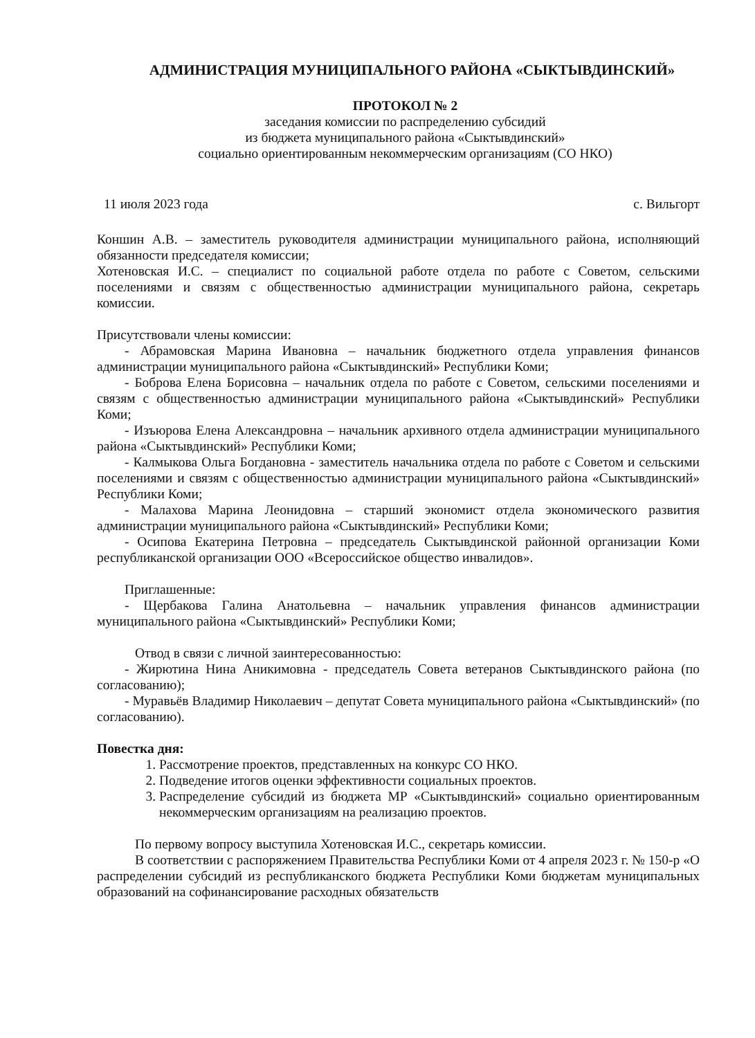АДМИНИСТРАЦИЯ МУНИЦИПАЛЬНОГО РАЙОНА «СЫКТЫВДИНСКИЙ»
ПРОТОКОЛ № 2
заседания комиссии по распределению субсидий
из бюджета муниципального района «Сыктывдинский»
социально ориентированным некоммерческим организациям (СО НКО)
11 июля 2023 года с. Вильгорт
Коншин А.В. – заместитель руководителя администрации муниципального района, исполняющий обязанности председателя комиссии;
Хотеновская И.С. – специалист по социальной работе отдела по работе с Советом, сельскими поселениями и связям с общественностью администрации муниципального района, секретарь комиссии.
Присутствовали члены комиссии:
- Абрамовская Марина Ивановна – начальник бюджетного отдела управления финансов администрации муниципального района «Сыктывдинский» Республики Коми;
- Боброва Елена Борисовна – начальник отдела по работе с Советом, сельскими поселениями и связям с общественностью администрации муниципального района «Сыктывдинский» Республики Коми;
- Изъюрова Елена Александровна – начальник архивного отдела администрации муниципального района «Сыктывдинский» Республики Коми;
- Калмыкова Ольга Богдановна - заместитель начальника отдела по работе с Советом и сельскими поселениями и связям с общественностью администрации муниципального района «Сыктывдинский» Республики Коми;
- Малахова Марина Леонидовна – старший экономист отдела экономического развития администрации муниципального района «Сыктывдинский» Республики Коми;
- Осипова Екатерина Петровна – председатель Сыктывдинской районной организации Коми республиканской организации ООО «Всероссийское общество инвалидов».
Приглашенные:
- Щербакова Галина Анатольевна – начальник управления финансов администрации муниципального района «Сыктывдинский» Республики Коми;
Отвод в связи с личной заинтересованностью:
- Жирютина Нина Аникимовна - председатель Совета ветеранов Сыктывдинского района (по согласованию);
- Муравьёв Владимир Николаевич – депутат Совета муниципального района «Сыктывдинский» (по согласованию).
Повестка дня:
1. Рассмотрение проектов, представленных на конкурс СО НКО.
2. Подведение итогов оценки эффективности социальных проектов.
3. Распределение субсидий из бюджета МР «Сыктывдинский» социально ориентированным некоммерческим организациям на реализацию проектов.
По первому вопросу выступила Хотеновская И.С., секретарь комиссии.
В соответствии с распоряжением Правительства Республики Коми от 4 апреля 2023 г. № 150-р «О распределении субсидий из республиканского бюджета Республики Коми бюджетам муниципальных образований на софинансирование расходных обязательств